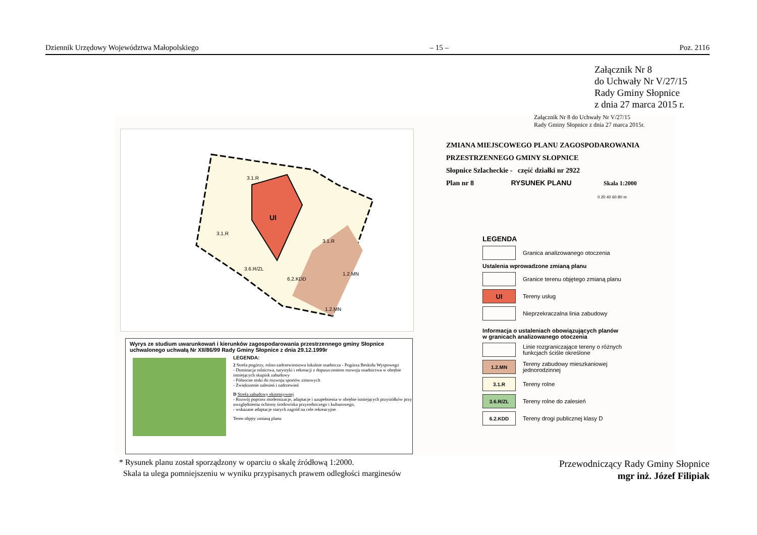Dziennik Urzędowy Województwa Małopolskiego – 15 – Poz. 2116
Załącznik Nr 8
do Uchwały Nr V/27/15
Rady Gminy Słopnice
z dnia 27 marca 2015 r.
UI
3.1.R
3.1.R
3.1.R
1.2.MN
1.2.MN
3.6.R/ZL
6.2.KDD
Załącznik Nr 8 do Uchwały Nr V/27/15
Rady Gminy Słopnice z dnia 27 marca 2015r.
ZMIANA MIEJSCOWEGO PLANU ZAGOSPODAROWANIA
PRZESTRZENNEGO GMINY SŁOPNICE
Słopnice Szlacheckie - część działki nr 2922
Plan nr 8 RYSUNEK PLANU Skala 1:2000
0 20 40 60 80 m
LEGENDA
Granica analizowanego otoczenia
Ustalenia wprowadzone zmianą planu
Granice terenu objętego zmianą planu
UI
Tereny usług
Nieprzekraczalna linia zabudowy
Informacja o ustaleniach obowiązujących planów
w granicach analizowanego otoczenia
Linie rozgraniczające tereny o różnych
funkcjach ściśle określone
1.2.MN
Tereny zabudowy mieszkaniowej
jednorodzinnej
3.1.R
Tereny rolne
3.6.R/ZL
Tereny rolne do zalesień
6.2.KDD
Tereny drogi publicznej klasy D
Wyrys ze studium uwarunkowań i kierunków zagospodarowania przestrzennego gminy Słopnice uchwalonego uchwałą Nr XII/86/99 Rady Gminy Słopnice z dnia 29.12.1999r
LEGENDA:
2 Strefa pogórzy, rolno-zadrzewieniowa lokalnie osadnicza - Pogórza Beskidu Wyspowego
- Dominacja rolnictwa, turystyki i rekreacji z dopuszczeniem rozwoju osadnictwa w obrębie istniejących skupisk zabudowy
- Północne stoki do rozwoju sportów zimowych
- Zwiększenie zalesień i zadrzewień
D Strefa zabudowy ekstensywnej
- Rozwój poprzez modernizacje, adaptacje i uzupełnienia w obrębie istniejących przysiółków przy uwzględnieniu ochrony środowiska przyrodniczego i kulturowego,
- wskazane adaptacje starych zagród na cele rekreacyjne
Teren objęty zmianą planu
* Rysunek planu został sporządzony w oparciu o skalę źródłową 1:2000.
Skala ta ulega pomniejszeniu w wyniku przypisanych prawem odległości marginesów
Przewodniczący Rady Gminy Słopnice
mgr inż. Józef Filipiak